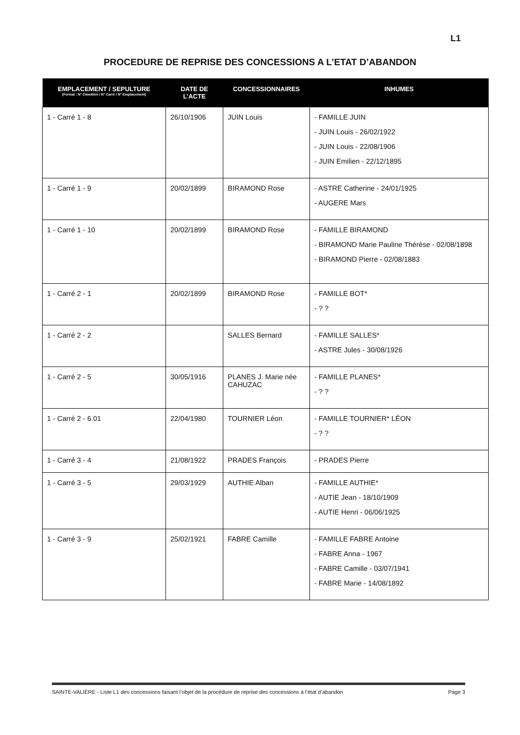L1
PROCEDURE DE REPRISE DES CONCESSIONS A L’ETAT D’ABANDON
| EMPLACEMENT / SEPULTURE (Format : N° Cimetière / N° Carré / N° Emplacement) | DATE DE L’ACTE | CONCESSIONNAIRES | INHUMES |
| --- | --- | --- | --- |
| 1 - Carré 1 - 8 | 26/10/1906 | JUIN Louis | - FAMILLE JUIN - JUIN Louis - 26/02/1922 - JUIN Louis - 22/08/1906 - JUIN Emilien - 22/12/1895 |
| 1 - Carré 1 - 9 | 20/02/1899 | BIRAMOND Rose | - ASTRE Catherine - 24/01/1925 - AUGERE Mars |
| 1 - Carré 1 - 10 | 20/02/1899 | BIRAMOND Rose | - FAMILLE BIRAMOND - BIRAMOND Marie Pauline Thérèse - 02/08/1898 - BIRAMOND Pierre - 02/08/1883 |
| 1 - Carré 2 - 1 | 20/02/1899 | BIRAMOND Rose | - FAMILLE BOT* - ? ? |
| 1 - Carré 2 - 2 | | SALLES Bernard | - FAMILLE SALLES* - ASTRE Jules - 30/08/1926 |
| 1 - Carré 2 - 5 | 30/05/1916 | PLANES J. Marie née CAHUZAC | - FAMILLE PLANES* - ? ? |
| 1 - Carré 2 - 6.01 | 22/04/1980 | TOURNIER Léon | - FAMILLE TOURNIER* LÉON - ? ? |
| 1 - Carré 3 - 4 | 21/08/1922 | PRADES François | - PRADES Pierre |
| 1 - Carré 3 - 5 | 29/03/1929 | AUTHIE Alban | - FAMILLE AUTHIE* - AUTIE Jean - 18/10/1909 - AUTIE Henri - 06/06/1925 |
| 1 - Carré 3 - 9 | 25/02/1921 | FABRE Camille | - FAMILLE FABRE Antoine - FABRE Anna - 1967 - FABRE Camille - 03/07/1941 - FABRE Marie - 14/08/1892 |
SAINTE-VALIÈRE - Liste L1 des concessions faisant l’objet de la procédure de reprise des concessions à l’état d’abandon Page 3